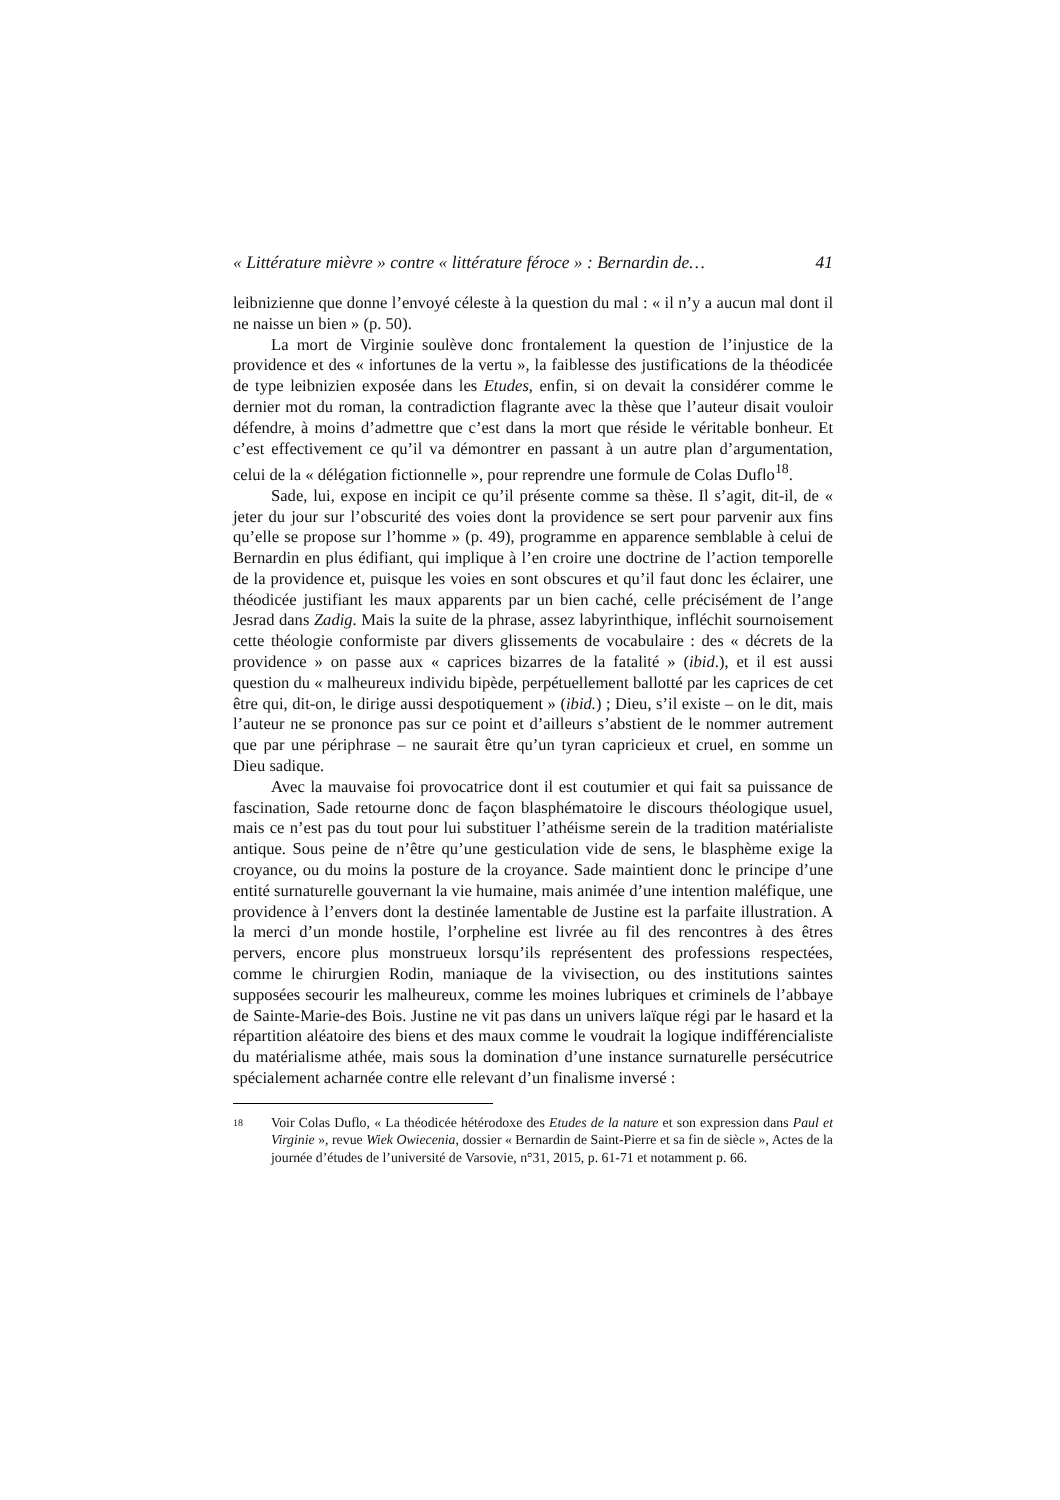« Littérature mièvre » contre « littérature féroce » : Bernardin de… 41
leibnizienne que donne l’envoyé céleste à la question du mal : « il n’y a aucun mal dont il ne naisse un bien » (p. 50).
La mort de Virginie soulève donc frontalement la question de l’injustice de la providence et des « infortunes de la vertu », la faiblesse des justifications de la théodicée de type leibnizien exposée dans les Etudes, enfin, si on devait la considérer comme le dernier mot du roman, la contradiction flagrante avec la thèse que l’auteur disait vouloir défendre, à moins d’admettre que c’est dans la mort que réside le véritable bonheur. Et c’est effectivement ce qu’il va démontrer en passant à un autre plan d’argumentation, celui de la « délégation fictionnelle », pour reprendre une formule de Colas Duflo<sup>18</sup>.
Sade, lui, expose en incipit ce qu’il présente comme sa thèse. Il s’agit, dit-il, de « jeter du jour sur l’obscurité des voies dont la providence se sert pour parvenir aux fins qu’elle se propose sur l’homme » (p. 49), programme en apparence semblable à celui de Bernardin en plus édifiant, qui implique à l’en croire une doctrine de l’action temporelle de la providence et, puisque les voies en sont obscures et qu’il faut donc les éclairer, une théodicée justifiant les maux apparents par un bien caché, celle précisément de l’ange Jesrad dans Zadig. Mais la suite de la phrase, assez labyrinthique, infléchit sournoisement cette théologie conformiste par divers glissements de vocabulaire : des « décrets de la providence » on passe aux « caprices bizarres de la fatalité » (ibid.), et il est aussi question du « malheureux individu bipède, perpétuellement ballotté par les caprices de cet être qui, dit-on, le dirige aussi despotiquement » (ibid.) ; Dieu, s’il existe – on le dit, mais l’auteur ne se prononce pas sur ce point et d’ailleurs s’abstient de le nommer autrement que par une périphrase – ne saurait être qu’un tyran capricieux et cruel, en somme un Dieu sadique.
Avec la mauvaise foi provocatrice dont il est coutumier et qui fait sa puissance de fascination, Sade retourne donc de façon blasphématoire le discours théologique usuel, mais ce n’est pas du tout pour lui substituer l’athéisme serein de la tradition matérialiste antique. Sous peine de n’être qu’une gesticulation vide de sens, le blasphème exige la croyance, ou du moins la posture de la croyance. Sade maintient donc le principe d’une entité surnaturelle gouvernant la vie humaine, mais animée d’une intention maléfique, une providence à l’envers dont la destinée lamentable de Justine est la parfaite illustration. A la merci d’un monde hostile, l’orpheline est livrée au fil des rencontres à des êtres pervers, encore plus monstrueux lorsqu’ils représentent des professions respectées, comme le chirurgien Rodin, maniaque de la vivisection, ou des institutions saintes supposées secourir les malheureux, comme les moines lubriques et criminels de l’abbaye de Sainte-Marie-des Bois. Justine ne vit pas dans un univers laïque régi par le hasard et la répartition aléatoire des biens et des maux comme le voudrait la logique indifférencialiste du matérialisme athée, mais sous la domination d’une instance surnaturelle persécutrice spécialement acharnée contre elle relevant d’un finalisme inversé :
18
Voir Colas Duflo, « La théodicée hétérodoxe des Etudes de la nature et son expression dans Paul et Virginie », revue Wiek Owiecenia, dossier « Bernardin de Saint-Pierre et sa fin de siècle », Actes de la journée d’études de l’université de Varsovie, n°31, 2015, p. 61-71 et notamment p. 66.